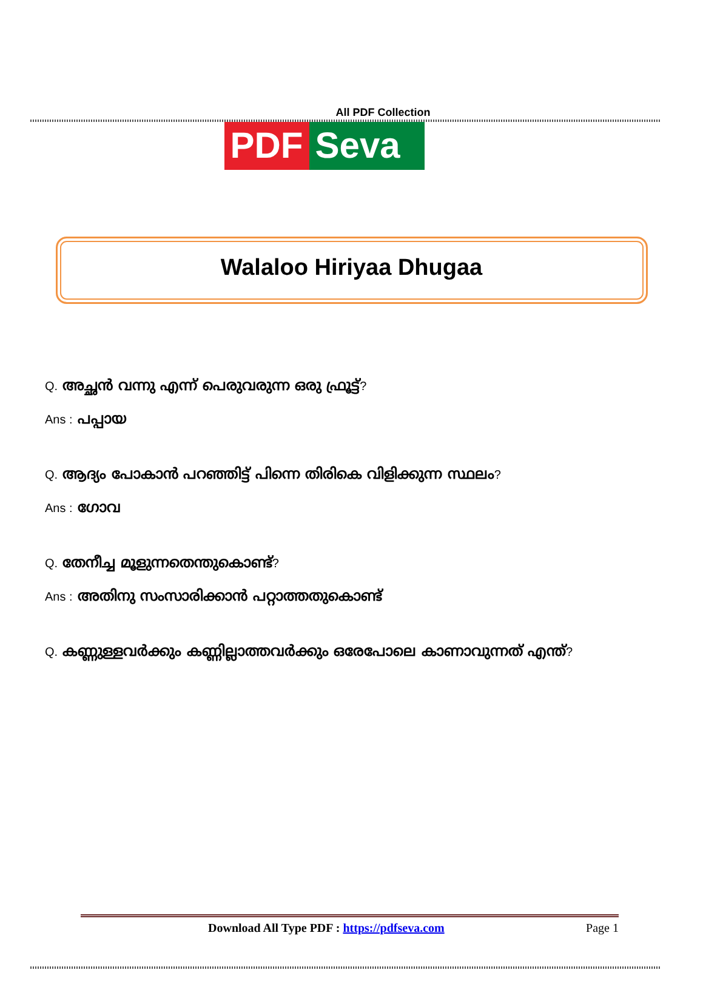All PDF Collection
PDF Seva
Walaloo Hiriyaa Dhugaa
Q. അച്ഛൻ വന്നു എന്ന് പെരുവരുന്ന ഒരു ഫ്രൂട്ട്?
Ans : പപ്പായ
Q. ആദ്യം പോകാൻ പറഞ്ഞിട്ട് പിന്നെ തിരികെ വിളിക്കുന്ന സ്ഥലം?
Ans : ഗോവ
Q. തേനീച്ച മൂളുന്നതെന്തുകൊണ്ട്?
Ans : അതിനു സംസാരിക്കാൻ പറ്റാത്തതുകൊണ്ട്
Q. കണ്ണുള്ളവർക്കും കണ്ണില്ലാത്തവർക്കും ഒരേപോലെ കാണാവുന്നത് എന്ത്?
Download All Type PDF : https://pdfseva.com Page 1